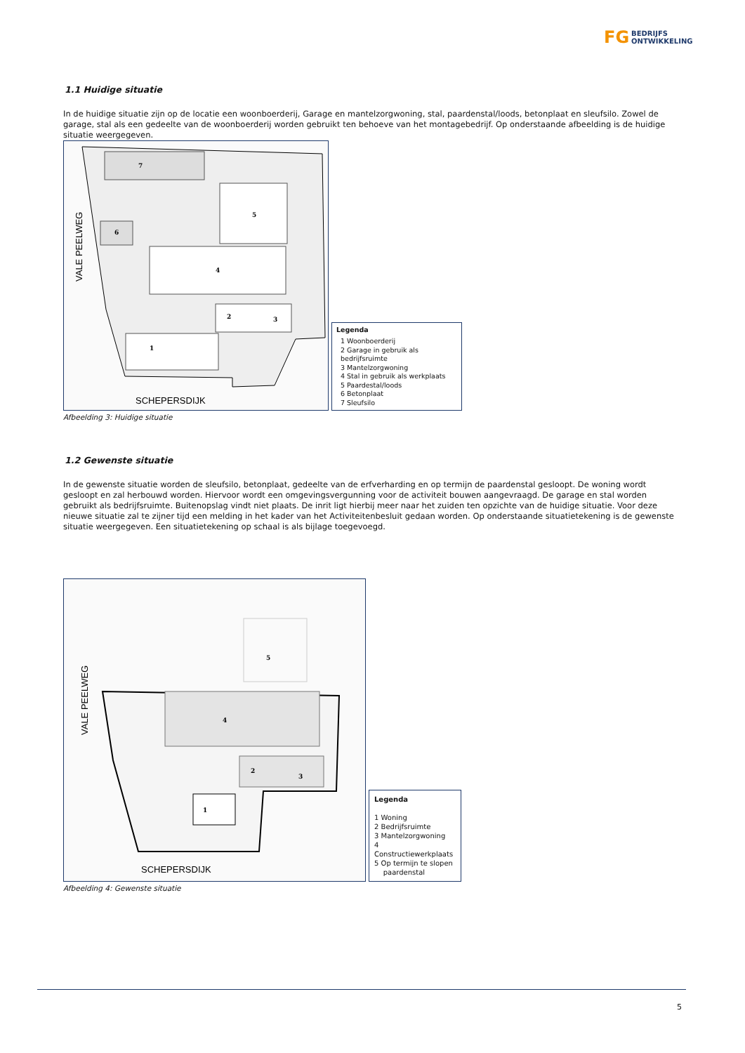FG BEDRIJFS
ONTWIKKELING
1.1 Huidige situatie
In de huidige situatie zijn op de locatie een woonboerderij, Garage en mantelzorgwoning, stal, paardenstal/loods, betonplaat en sleufsilo. Zowel de garage, stal als een gedeelte van de woonboerderij worden gebruikt ten behoeve van het montagebedrijf. Op onderstaande afbeelding is de huidige situatie weergegeven.
7
6
5
4
2
3
1
SCHEPERSDIJK
VALE PEELWEG
Legenda
1 Woonboerderij
2 Garage in gebruik als bedrijfsruimte
3 Mantelzorgwoning
4 Stal in gebruik als werkplaats
5 Paardestal/loods
6 Betonplaat
7 Sleufsilo
Afbeelding 3: Huidige situatie
1.2 Gewenste situatie
In de gewenste situatie worden de sleufsilo, betonplaat, gedeelte van de erfverharding en op termijn de paardenstal gesloopt. De woning wordt gesloopt en zal herbouwd worden. Hiervoor wordt een omgevingsvergunning voor de activiteit bouwen aangevraagd. De garage en stal worden gebruikt als bedrijfsruimte. Buitenopslag vindt niet plaats. De inrit ligt hierbij meer naar het zuiden ten opzichte van de huidige situatie. Voor deze nieuwe situatie zal te zijner tijd een melding in het kader van het Activiteitenbesluit gedaan worden. Op onderstaande situatietekening is de gewenste situatie weergegeven. Een situatietekening op schaal is als bijlage toegevoegd.
5
4
2
3
1
SCHEPERSDIJK
VALE PEELWEG
Legenda
1 Woning
2 Bedrijfsruimte
3 Mantelzorgwoning
4 Constructiewerkplaats
5 Op termijn te slopen
paardenstal
Afbeelding 4: Gewenste situatie
5